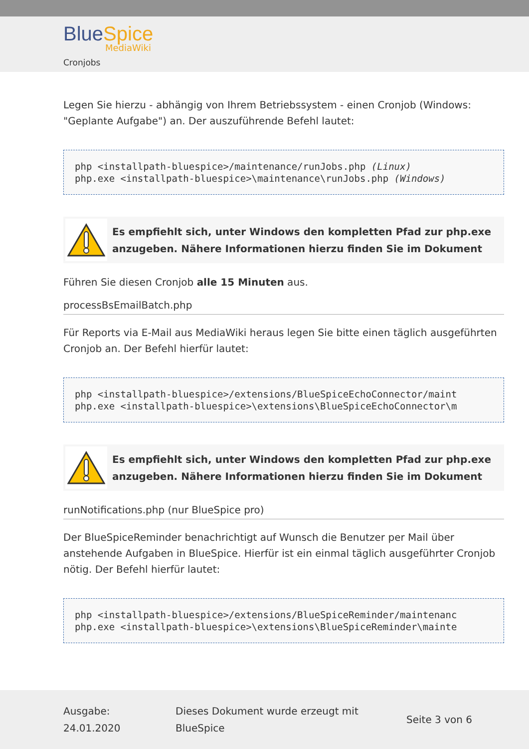Blue Spice
MediaWiki
Cronjobs
Legen Sie hierzu - abhängig von Ihrem Betriebssystem - einen Cronjob (Windows: "Geplante Aufgabe") an. Der auszuführende Befehl lautet:
php <installpath-bluespice>/maintenance/runJobs.php (Linux)
php.exe <installpath-bluespice>\maintenance\runJobs.php (Windows)
Es empfiehlt sich, unter Windows den kompletten Pfad zur php.exe
anzugeben. Nähere Informationen hierzu finden Sie im Dokument
Führen Sie diesen Cronjob alle 15 Minuten aus.
processBsEmailBatch.php
Für Reports via E-Mail aus MediaWiki heraus legen Sie bitte einen täglich ausgeführten Cronjob an. Der Befehl hierfür lautet:
php <installpath-bluespice>/extensions/BlueSpiceEchoConnector/maint
php.exe <installpath-bluespice>\extensions\BlueSpiceEchoConnector\m
Es empfiehlt sich, unter Windows den kompletten Pfad zur php.exe
anzugeben. Nähere Informationen hierzu finden Sie im Dokument
runNotifications.php (nur BlueSpice pro)
Der BlueSpiceReminder benachrichtigt auf Wunsch die Benutzer per Mail über anstehende Aufgaben in BlueSpice. Hierfür ist ein einmal täglich ausgeführter Cronjob nötig. Der Befehl hierfür lautet:
php <installpath-bluespice>/extensions/BlueSpiceReminder/maintenanc
php.exe <installpath-bluespice>\extensions\BlueSpiceReminder\mainte
Ausgabe:
24.01.2020
Dieses Dokument wurde erzeugt mit
BlueSpice
Seite 3 von 6